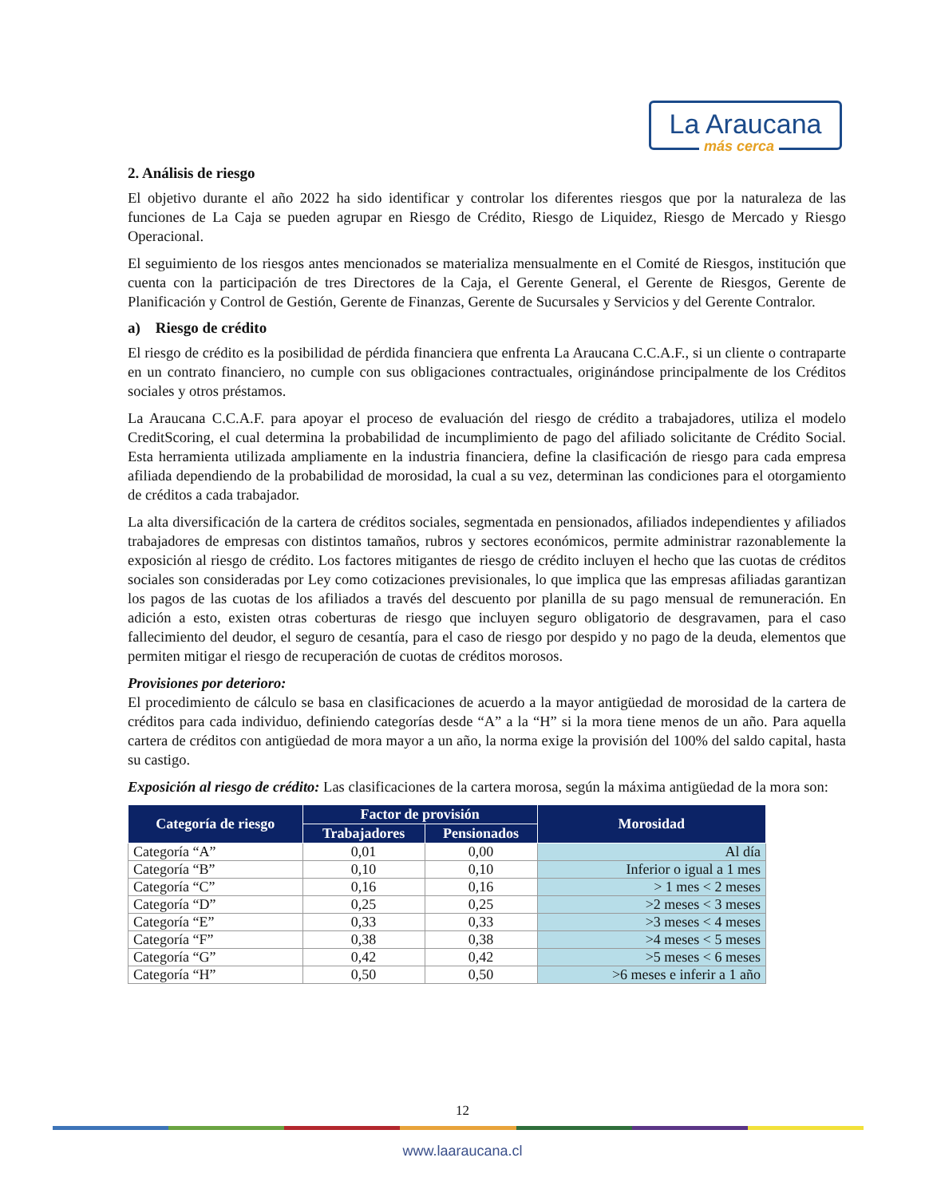La Araucana
más cerca
2. Análisis de riesgo
El objetivo durante el año 2022 ha sido identificar y controlar los diferentes riesgos que por la naturaleza de las funciones de La Caja se pueden agrupar en Riesgo de Crédito, Riesgo de Liquidez, Riesgo de Mercado y Riesgo Operacional.
El seguimiento de los riesgos antes mencionados se materializa mensualmente en el Comité de Riesgos, institución que cuenta con la participación de tres Directores de la Caja, el Gerente General, el Gerente de Riesgos, Gerente de Planificación y Control de Gestión, Gerente de Finanzas, Gerente de Sucursales y Servicios y del Gerente Contralor.
a) Riesgo de crédito
El riesgo de crédito es la posibilidad de pérdida financiera que enfrenta La Araucana C.C.A.F., si un cliente o contraparte en un contrato financiero, no cumple con sus obligaciones contractuales, originándose principalmente de los Créditos sociales y otros préstamos.
La Araucana C.C.A.F. para apoyar el proceso de evaluación del riesgo de crédito a trabajadores, utiliza el modelo CreditScoring, el cual determina la probabilidad de incumplimiento de pago del afiliado solicitante de Crédito Social. Esta herramienta utilizada ampliamente en la industria financiera, define la clasificación de riesgo para cada empresa afiliada dependiendo de la probabilidad de morosidad, la cual a su vez, determinan las condiciones para el otorgamiento de créditos a cada trabajador.
La alta diversificación de la cartera de créditos sociales, segmentada en pensionados, afiliados independientes y afiliados trabajadores de empresas con distintos tamaños, rubros y sectores económicos, permite administrar razonablemente la exposición al riesgo de crédito. Los factores mitigantes de riesgo de crédito incluyen el hecho que las cuotas de créditos sociales son consideradas por Ley como cotizaciones previsionales, lo que implica que las empresas afiliadas garantizan los pagos de las cuotas de los afiliados a través del descuento por planilla de su pago mensual de remuneración. En adición a esto, existen otras coberturas de riesgo que incluyen seguro obligatorio de desgravamen, para el caso fallecimiento del deudor, el seguro de cesantía, para el caso de riesgo por despido y no pago de la deuda, elementos que permiten mitigar el riesgo de recuperación de cuotas de créditos morosos.
Provisiones por deterioro:
El procedimiento de cálculo se basa en clasificaciones de acuerdo a la mayor antigüedad de morosidad de la cartera de créditos para cada individuo, definiendo categorías desde “A” a la “H” si la mora tiene menos de un año. Para aquella cartera de créditos con antigüedad de mora mayor a un año, la norma exige la provisión del 100% del saldo capital, hasta su castigo.
Exposición al riesgo de crédito: Las clasificaciones de la cartera morosa, según la máxima antigüedad de la mora son:
| Categoría de riesgo | Factor de provisión | | Morosidad |
| --- | --- | --- | --- |
| | Trabajadores | Pensionados | |
| Categoría “A” | 0,01 | 0,00 | Al día |
| Categoría “B” | 0,10 | 0,10 | Inferior o igual a 1 mes |
| Categoría “C” | 0,16 | 0,16 | > 1 mes < 2 meses |
| Categoría “D” | 0,25 | 0,25 | >2 meses < 3 meses |
| Categoría “E” | 0,33 | 0,33 | >3 meses < 4 meses |
| Categoría “F” | 0,38 | 0,38 | >4 meses < 5 meses |
| Categoría “G” | 0,42 | 0,42 | >5 meses < 6 meses |
| Categoría “H” | 0,50 | 0,50 | >6 meses e inferir a 1 año |
12
www.laaraucana.cl